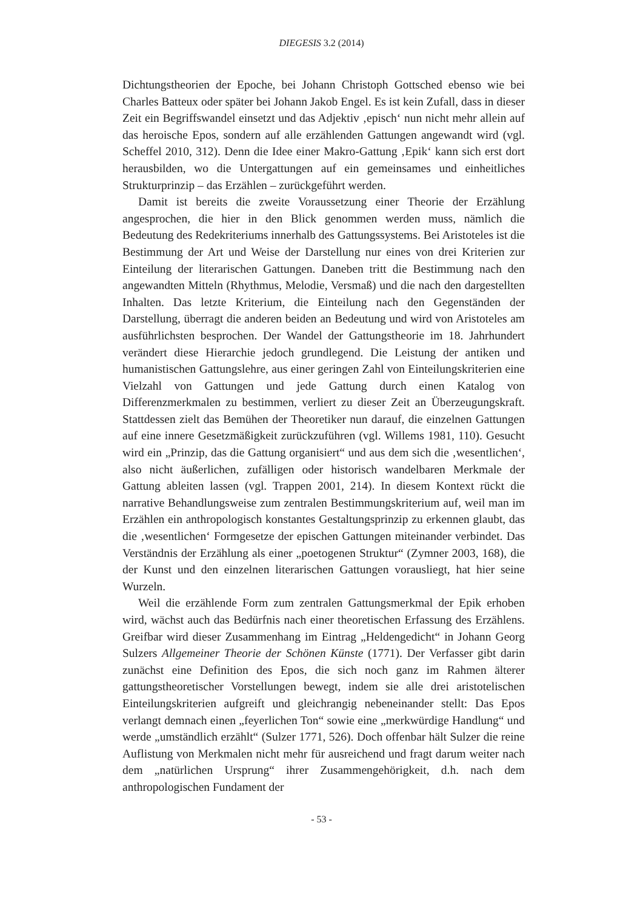DIEGESIS 3.2 (2014)
Dichtungstheorien der Epoche, bei Johann Christoph Gottsched ebenso wie bei Charles Batteux oder später bei Johann Jakob Engel. Es ist kein Zufall, dass in dieser Zeit ein Begriffswandel einsetzt und das Adjektiv ‚episch‘ nun nicht mehr allein auf das heroische Epos, sondern auf alle erzählenden Gattungen angewandt wird (vgl. Scheffel 2010, 312). Denn die Idee einer Makro-Gattung ‚Epik‘ kann sich erst dort herausbilden, wo die Untergattungen auf ein gemeinsames und einheitliches Strukturprinzip – das Erzählen – zurückgeführt werden.
Damit ist bereits die zweite Voraussetzung einer Theorie der Erzählung angesprochen, die hier in den Blick genommen werden muss, nämlich die Bedeutung des Redekriteriums innerhalb des Gattungssystems. Bei Aristoteles ist die Bestimmung der Art und Weise der Darstellung nur eines von drei Kriterien zur Einteilung der literarischen Gattungen. Daneben tritt die Bestimmung nach den angewandten Mitteln (Rhythmus, Melodie, Versmaß) und die nach den dargestellten Inhalten. Das letzte Kriterium, die Einteilung nach den Gegenständen der Darstellung, überragt die anderen beiden an Bedeutung und wird von Aristoteles am ausführlichsten besprochen. Der Wandel der Gattungstheorie im 18. Jahrhundert verändert diese Hierarchie jedoch grundlegend. Die Leistung der antiken und humanistischen Gattungslehre, aus einer geringen Zahl von Einteilungskriterien eine Vielzahl von Gattungen und jede Gattung durch einen Katalog von Differenzmerkmalen zu bestimmen, verliert zu dieser Zeit an Überzeugungskraft. Stattdessen zielt das Bemühen der Theoretiker nun darauf, die einzelnen Gattungen auf eine innere Gesetzmäßigkeit zurückzuführen (vgl. Willems 1981, 110). Gesucht wird ein „Prinzip, das die Gattung organisiert“ und aus dem sich die ‚wesentlichen‘, also nicht äußerlichen, zufälligen oder historisch wandelbaren Merkmale der Gattung ableiten lassen (vgl. Trappen 2001, 214). In diesem Kontext rückt die narrative Behandlungsweise zum zentralen Bestimmungskriterium auf, weil man im Erzählen ein anthropologisch konstantes Gestaltungsprinzip zu erkennen glaubt, das die ‚wesentlichen‘ Formgesetze der epischen Gattungen miteinander verbindet. Das Verständnis der Erzählung als einer „poetogenen Struktur“ (Zymner 2003, 168), die der Kunst und den einzelnen literarischen Gattungen vorausliegt, hat hier seine Wurzeln.
Weil die erzählende Form zum zentralen Gattungsmerkmal der Epik erhoben wird, wächst auch das Bedürfnis nach einer theoretischen Erfassung des Erzählens. Greifbar wird dieser Zusammenhang im Eintrag „Heldengedicht“ in Johann Georg Sulzers Allgemeiner Theorie der Schönen Künste (1771). Der Verfasser gibt darin zunächst eine Definition des Epos, die sich noch ganz im Rahmen älterer gattungstheoretischer Vorstellungen bewegt, indem sie alle drei aristotelischen Einteilungskriterien aufgreift und gleichrangig nebeneinander stellt: Das Epos verlangt demnach einen „feyerlichen Ton“ sowie eine „merkwürdige Handlung“ und werde „umständlich erzählt“ (Sulzer 1771, 526). Doch offenbar hält Sulzer die reine Auflistung von Merkmalen nicht mehr für ausreichend und fragt darum weiter nach dem „natürlichen Ursprung“ ihrer Zusammengehörigkeit, d.h. nach dem anthropologischen Fundament der
- 53 -